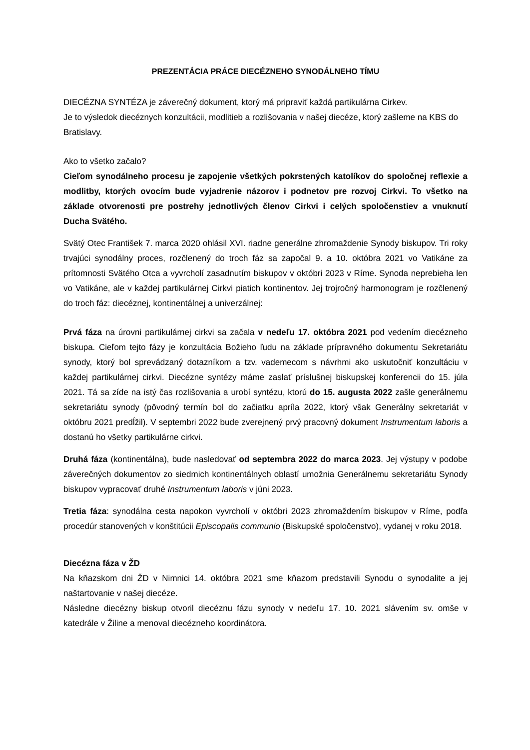PREZENTÁCIA PRÁCE DIECÉZNEHO SYNODÁLNEHO TÍMU
DIECÉZNA SYNTÉZA je záverečný dokument, ktorý má pripraviť každá partikulárna Cirkev.
Je to výsledok diecéznych konzultácii, modlitieb a rozlišovania v našej diecéze, ktorý zašleme na KBS do Bratislavy.
Ako to všetko začalo?
Cieľom synodálneho procesu je zapojenie všetkých pokrstených katolíkov do spoločnej reflexie a modlitby, ktorých ovocím bude vyjadrenie názorov i podnetov pre rozvoj Cirkvi. To všetko na základe otvorenosti pre postrehy jednotlivých členov Cirkvi i celých spoločenstiev a vnuknutí Ducha Svätého.
Svätý Otec František 7. marca 2020 ohlásil XVI. riadne generálne zhromaždenie Synody biskupov. Tri roky trvajúci synodálny proces, rozčlenený do troch fáz sa započal 9. a 10. októbra 2021 vo Vatikáne za prítomnosti Svätého Otca a vyvrcholí zasadnutím biskupov v októbri 2023 v Ríme. Synoda neprebieha len vo Vatikáne, ale v každej partikulárnej Cirkvi piatich kontinentov. Jej trojročný harmonogram je rozčlenený do troch fáz: diecéznej, kontinentálnej a univerzálnej:
Prvá fáza na úrovni partikulárnej cirkvi sa začala v nedeľu 17. októbra 2021 pod vedením diecézneho biskupa. Cieľom tejto fázy je konzultácia Božieho ľudu na základe prípravného dokumentu Sekretariátu synody, ktorý bol sprevádzaný dotazníkom a tzv. vademecom s návrhmi ako uskutočniť konzultáciu v každej partikulárnej cirkvi. Diecézne syntézy máme zaslať príslušnej biskupskej konferencii do 15. júla 2021. Tá sa zíde na istý čas rozlišovania a urobí syntézu, ktorú do 15. augusta 2022 zašle generálnemu sekretariátu synody (pôvodný termín bol do začiatku apríla 2022, ktorý však Generálny sekretariát v októbru 2021 predĺžil). V septembri 2022 bude zverejnený prvý pracovný dokument Instrumentum laboris a dostanú ho všetky partikulárne cirkvi.
Druhá fáza (kontinentálna), bude nasledovať od septembra 2022 do marca 2023. Jej výstupy v podobe záverečných dokumentov zo siedmich kontinentálnych oblastí umožnia Generálnemu sekretariátu Synody biskupov vypracovať druhé Instrumentum laboris v júni 2023.
Tretia fáza: synodálna cesta napokon vyvrcholí v októbri 2023 zhromaždením biskupov v Ríme, podľa procedúr stanovených v konštitúcii Episcopalis communio (Biskupské spoločenstvo), vydanej v roku 2018.
Diecézna fáza v ŽD
Na kňazskom dni ŽD v Nimnici 14. októbra 2021 sme kňazom predstavili Synodu o synodalite a jej naštartovanie v našej diecéze.
Následne diecézny biskup otvoril diecéznu fázu synody v nedeľu 17. 10. 2021 slávením sv. omše v katedrále v Žiline a menoval diecézneho koordinátora.